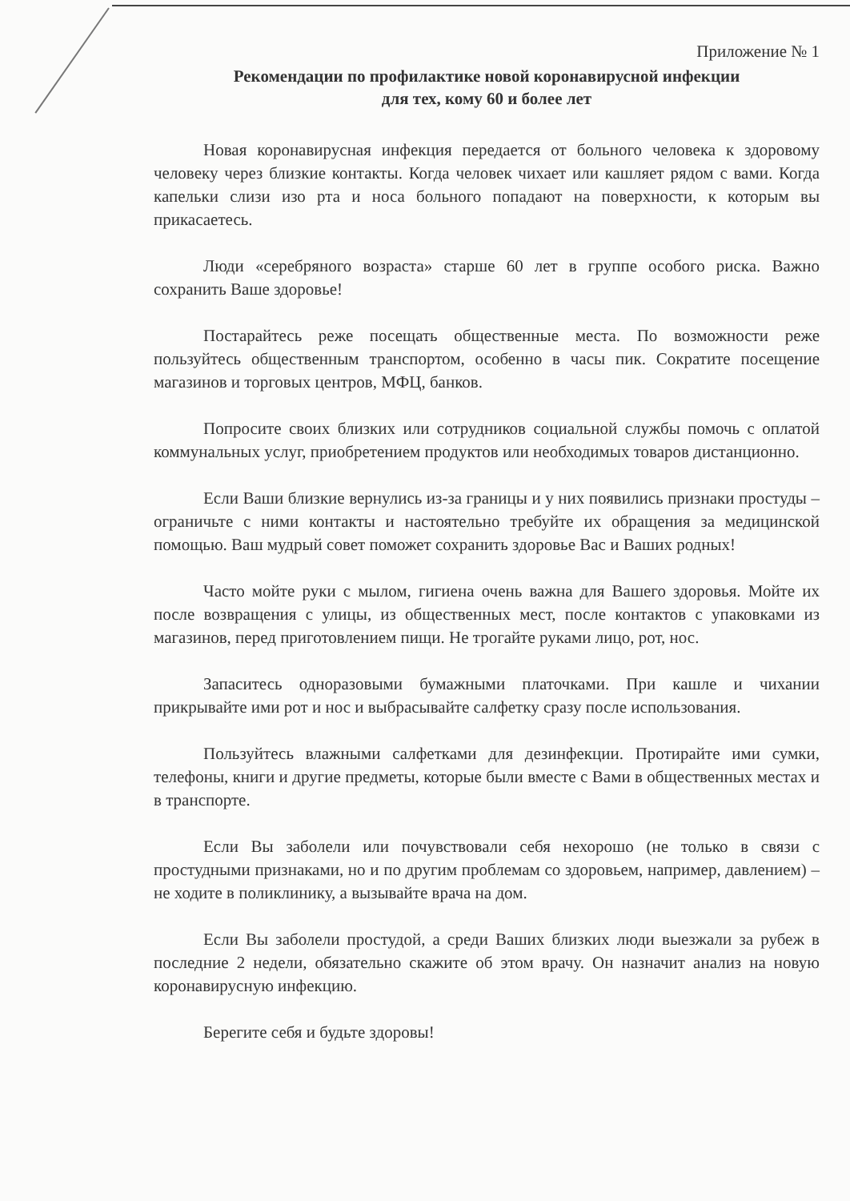Приложение № 1
Рекомендации по профилактике новой коронавирусной инфекции
для тех, кому 60 и более лет
Новая коронавирусная инфекция передается от больного человека к здоровому человеку через близкие контакты. Когда человек чихает или кашляет рядом с вами. Когда капельки слизи изо рта и носа больного попадают на поверхности, к которым вы прикасаетесь.
Люди «серебряного возраста» старше 60 лет в группе особого риска. Важно сохранить Ваше здоровье!
Постарайтесь реже посещать общественные места. По возможности реже пользуйтесь общественным транспортом, особенно в часы пик. Сократите посещение магазинов и торговых центров, МФЦ, банков.
Попросите своих близких или сотрудников социальной службы помочь с оплатой коммунальных услуг, приобретением продуктов или необходимых товаров дистанционно.
Если Ваши близкие вернулись из-за границы и у них появились признаки простуды – ограничьте с ними контакты и настоятельно требуйте их обращения за медицинской помощью. Ваш мудрый совет поможет сохранить здоровье Вас и Ваших родных!
Часто мойте руки с мылом, гигиена очень важна для Вашего здоровья. Мойте их после возвращения с улицы, из общественных мест, после контактов с упаковками из магазинов, перед приготовлением пищи. Не трогайте руками лицо, рот, нос.
Запаситесь одноразовыми бумажными платочками. При кашле и чихании прикрывайте ими рот и нос и выбрасывайте салфетку сразу после использования.
Пользуйтесь влажными салфетками для дезинфекции. Протирайте ими сумки, телефоны, книги и другие предметы, которые были вместе с Вами в общественных местах и в транспорте.
Если Вы заболели или почувствовали себя нехорошо (не только в связи с простудными признаками, но и по другим проблемам со здоровьем, например, давлением) – не ходите в поликлинику, а вызывайте врача на дом.
Если Вы заболели простудой, а среди Ваших близких люди выезжали за рубеж в последние 2 недели, обязательно скажите об этом врачу. Он назначит анализ на новую коронавирусную инфекцию.
Берегите себя и будьте здоровы!